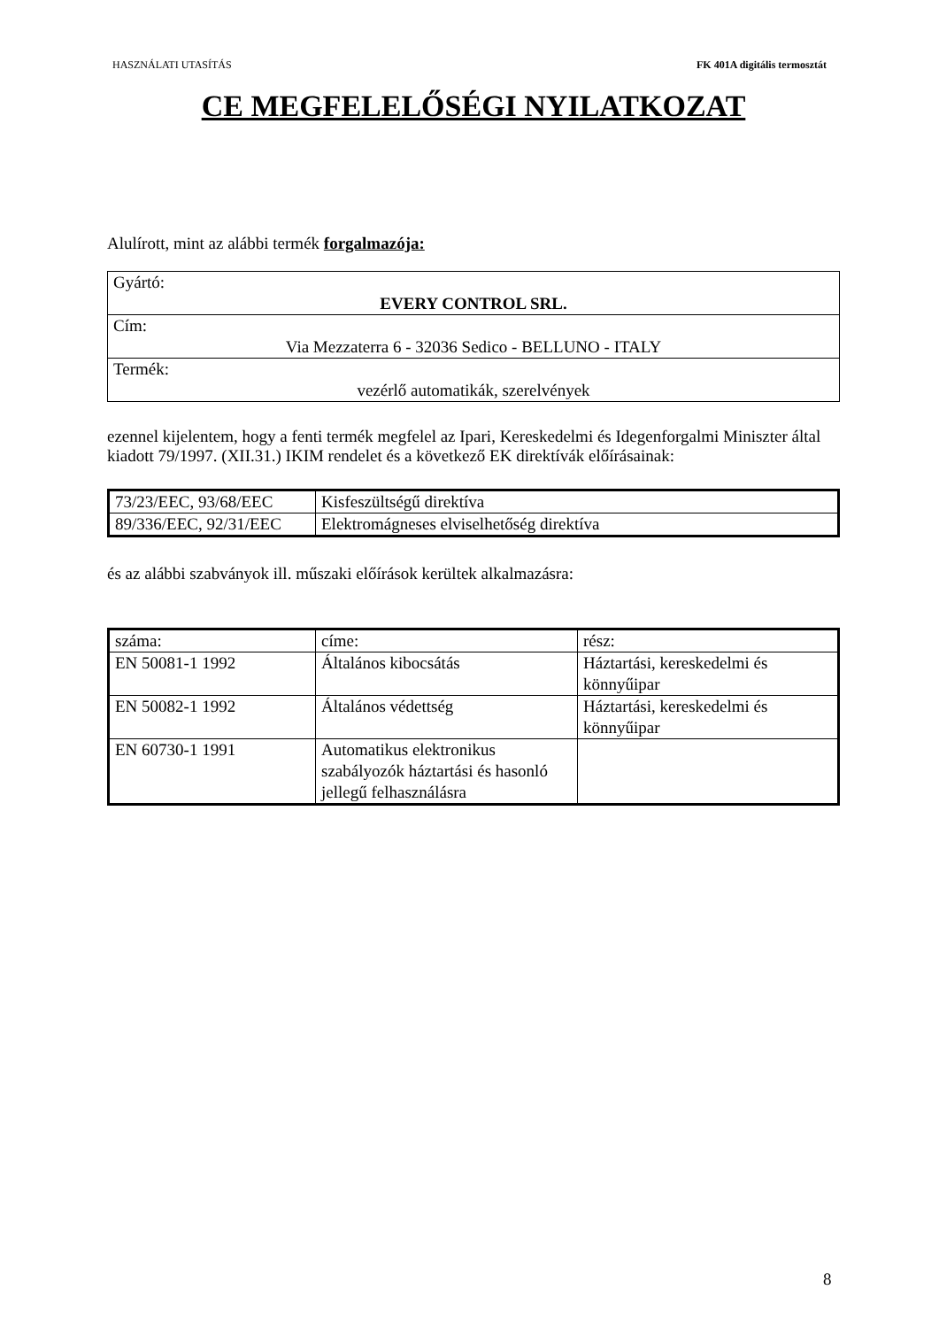HASZNÁLATI UTASÍTÁS FK 401A digitális termosztát
CE MEGFELELŐSÉGI NYILATKOZAT
Alulírott, mint az alábbi termék forgalmazója:
| Gyártó: EVERY CONTROL SRL. |
| Cím: Via Mezzaterra 6 - 32036 Sedico - BELLUNO - ITALY |
| Termék: vezérlő automatikák, szerelvények |
ezennel kijelentem, hogy a fenti termék megfelel az Ipari, Kereskedelmi és Idegenforgalmi Miniszter által kiadott 79/1997. (XII.31.) IKIM rendelet és a következő EK direktívák előírásainak:
| 73/23/EEC, 93/68/EEC | Kisfeszültségű direktíva |
| 89/336/EEC, 92/31/EEC | Elektromágneses elviselhetőség direktíva |
és az alábbi szabványok ill. műszaki előírások kerültek alkalmazásra:
| száma: | címe: | rész: |
| EN 50081-1 1992 | Általános kibocsátás | Háztartási, kereskedelmi és könnyűipar |
| EN 50082-1 1992 | Általános védettség | Háztartási, kereskedelmi és könnyűipar |
| EN 60730-1 1991 | Automatikus elektronikus szabályozók háztartási és hasonló jellegű felhasználásra | |
8